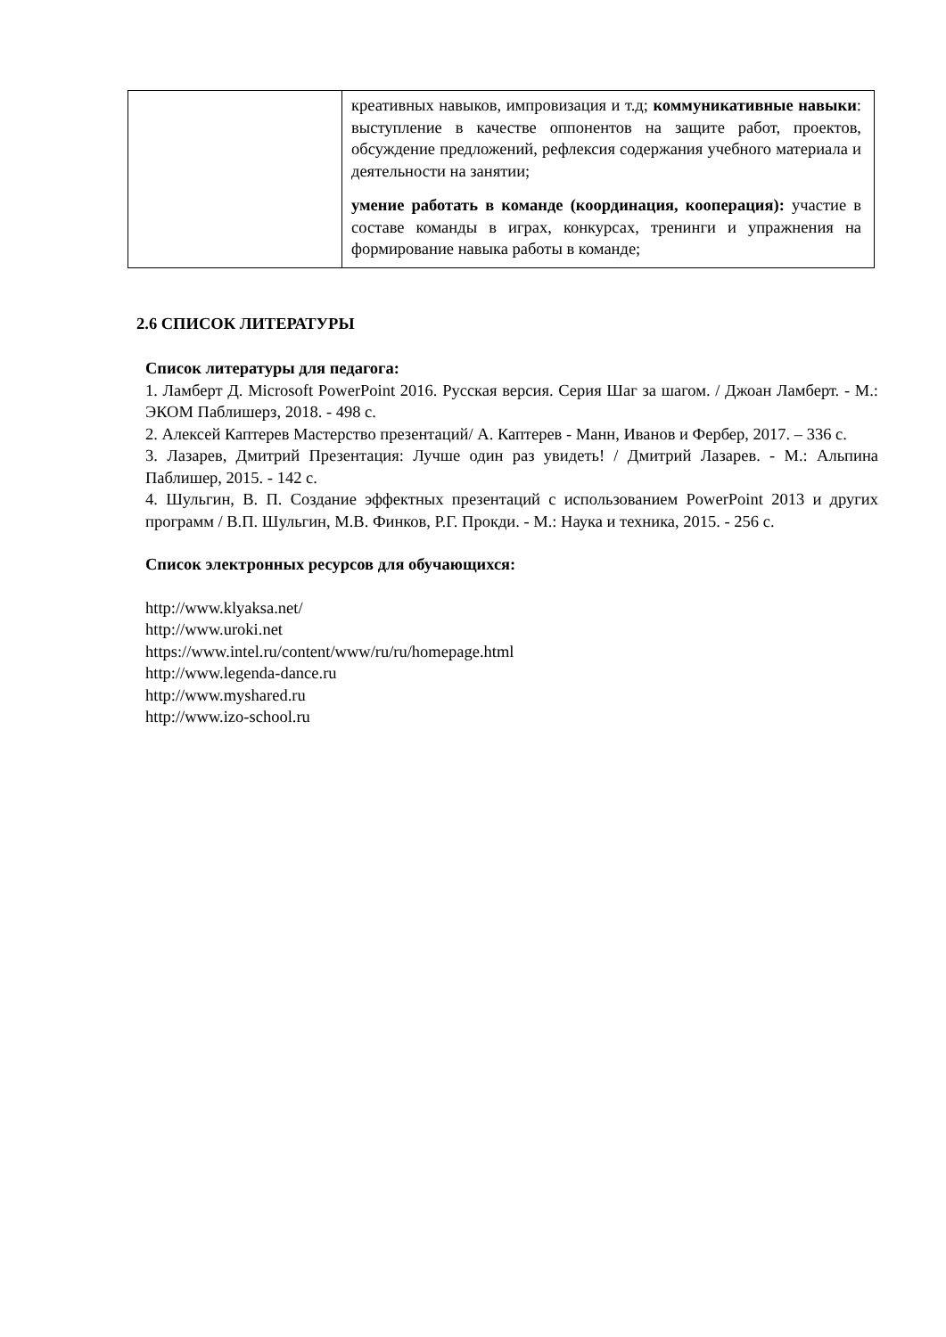| | креативных навыков, импровизация и т.д; коммуникативные навыки : выступление в качестве оппонентов на защите работ, проектов, обсуждение предложений, рефлексия содержания учебного материала и деятельности на занятии; умение работать в команде (координация, кооперация): участие в составе команды в играх, конкурсах, тренинги и упражнения на формирование навыка работы в команде; |
2.6 СПИСОК ЛИТЕРАТУРЫ
Список литературы для педагога:
1. Ламберт Д. Microsoft PowerPoint 2016. Русская версия. Серия Шаг за шагом. / Джоан Ламберт. - М.: ЭКОМ Паблишерз, 2018. - 498 с.
2. Алексей Каптерев Мастерство презентаций/ А. Каптерев - Манн, Иванов и Фербер, 2017. – 336 с.
3. Лазарев, Дмитрий Презентация: Лучше один раз увидеть! / Дмитрий Лазарев. - М.: Альпина Паблишер, 2015. - 142 с.
4. Шульгин, В. П. Создание эффектных презентаций с использованием PowerPoint 2013 и других программ / В.П. Шульгин, М.В. Финков, Р.Г. Прокди. - М.: Наука и техника, 2015. - 256 с.
Список электронных ресурсов для обучающихся:
http://www.klyaksa.net/
http://www.uroki.net
https://www.intel.ru/content/www/ru/ru/homepage.html
http://www.legenda-dance.ru
http://www.myshared.ru
http://www.izo-school.ru